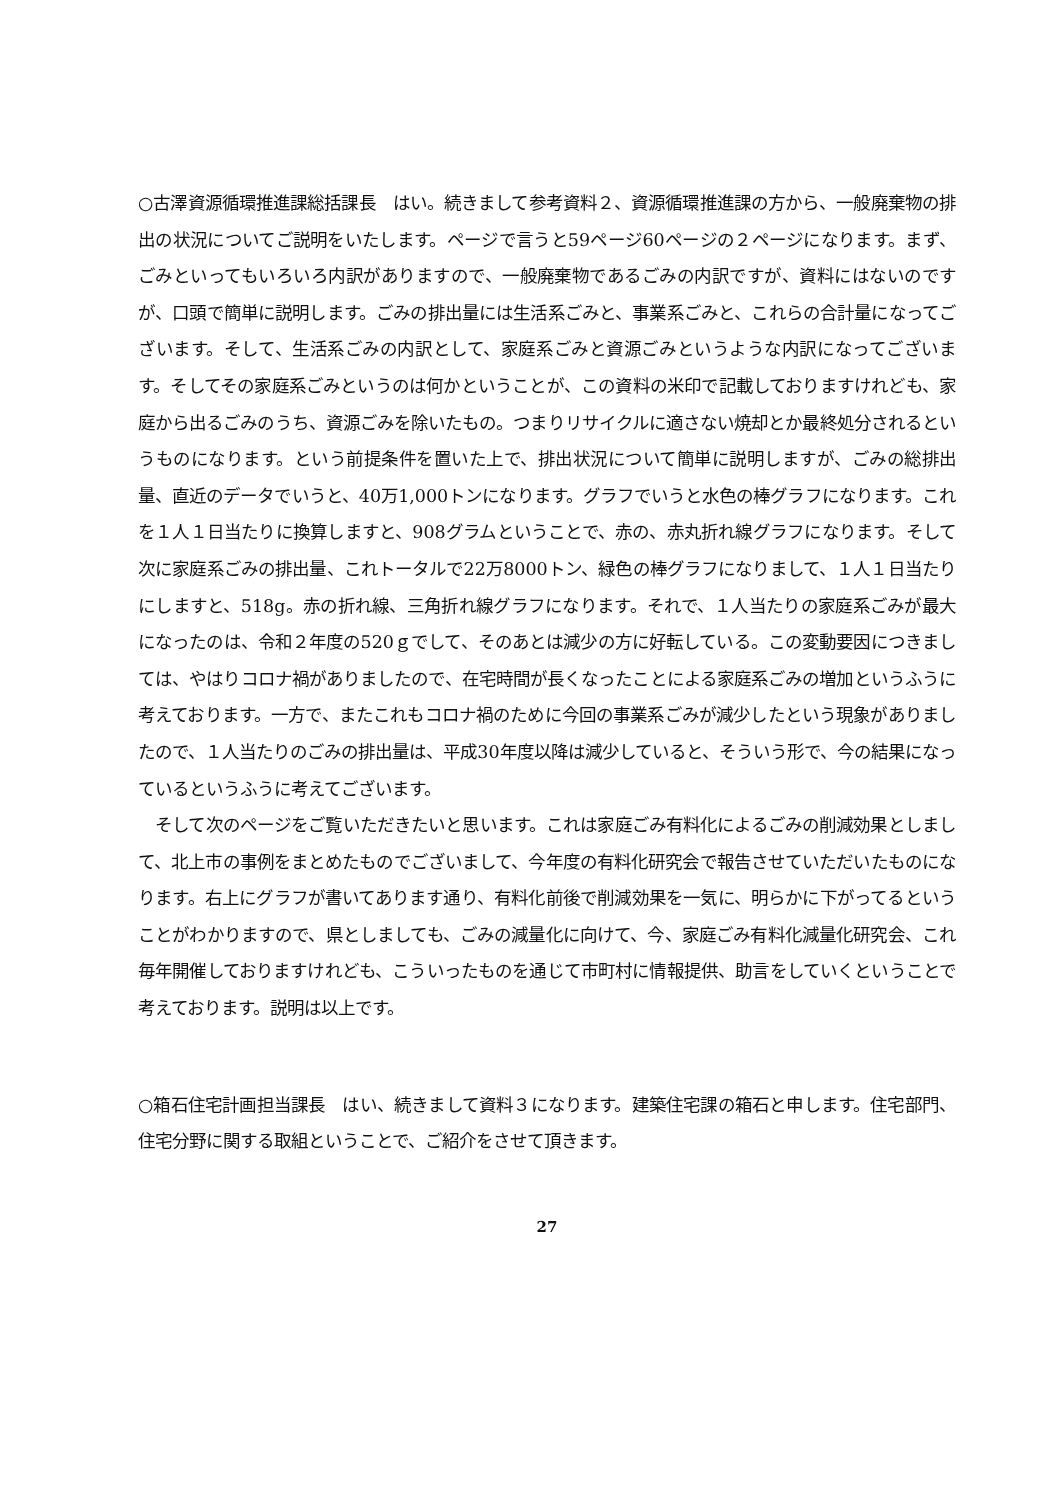○古澤資源循環推進課総括課長　はい。続きまして参考資料２、資源循環推進課の方から、一般廃棄物の排出の状況についてご説明をいたします。ページで言うと59ページ60ページの２ページになります。まず、ごみといってもいろいろ内訳がありますので、一般廃棄物であるごみの内訳ですが、資料にはないのですが、口頭で簡単に説明します。ごみの排出量には生活系ごみと、事業系ごみと、これらの合計量になってございます。そして、生活系ごみの内訳として、家庭系ごみと資源ごみというような内訳になってございます。そしてその家庭系ごみというのは何かということが、この資料の米印で記載しておりますけれども、家庭から出るごみのうち、資源ごみを除いたもの。つまりリサイクルに適さない焼却とか最終処分されるというものになります。という前提条件を置いた上で、排出状況について簡単に説明しますが、ごみの総排出量、直近のデータでいうと、40万1,000トンになります。グラフでいうと水色の棒グラフになります。これを１人１日当たりに換算しますと、908グラムということで、赤の、赤丸折れ線グラフになります。そして次に家庭系ごみの排出量、これトータルで22万8000トン、緑色の棒グラフになりまして、１人１日当たりにしますと、518g。赤の折れ線、三角折れ線グラフになります。それで、１人当たりの家庭系ごみが最大になったのは、令和２年度の520ｇでして、そのあとは減少の方に好転している。この変動要因につきましては、やはりコロナ禍がありましたので、在宅時間が長くなったことによる家庭系ごみの増加というふうに考えております。一方で、またこれもコロナ禍のために今回の事業系ごみが減少したという現象がありましたので、１人当たりのごみの排出量は、平成30年度以降は減少していると、そういう形で、今の結果になっているというふうに考えてございます。
　そして次のページをご覧いただきたいと思います。これは家庭ごみ有料化によるごみの削減効果としまして、北上市の事例をまとめたものでございまして、今年度の有料化研究会で報告させていただいたものになります。右上にグラフが書いてあります通り、有料化前後で削減効果を一気に、明らかに下がってるということがわかりますので、県としましても、ごみの減量化に向けて、今、家庭ごみ有料化減量化研究会、これ毎年開催しておりますけれども、こういったものを通じて市町村に情報提供、助言をしていくということで考えております。説明は以上です。
○箱石住宅計画担当課長　はい、続きまして資料３になります。建築住宅課の箱石と申します。住宅部門、住宅分野に関する取組ということで、ご紹介をさせて頂きます。
27